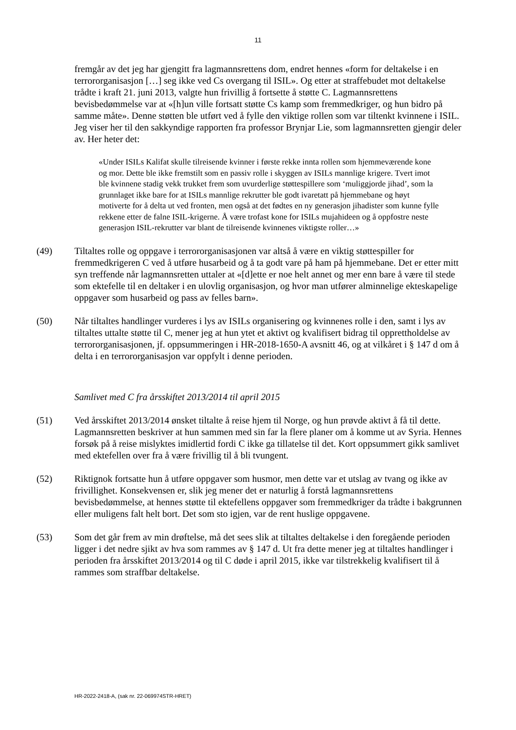11
fremgår av det jeg har gjengitt fra lagmannsrettens dom, endret hennes «form for deltakelse i en terrororganisasjon […] seg ikke ved Cs overgang til ISIL». Og etter at straffebudet mot deltakelse trådte i kraft 21. juni 2013, valgte hun frivillig å fortsette å støtte C. Lagmannsrettens bevisbedømmelse var at «[h]un ville fortsatt støtte Cs kamp som fremmedkriger, og hun bidro på samme måte». Denne støtten ble utført ved å fylle den viktige rollen som var tiltenkt kvinnene i ISIL. Jeg viser her til den sakkyndige rapporten fra professor Brynjar Lie, som lagmannsretten gjengir deler av. Her heter det:
«Under ISILs Kalifat skulle tilreisende kvinner i første rekke innta rollen som hjemmeværende kone og mor. Dette ble ikke fremstilt som en passiv rolle i skyggen av ISILs mannlige krigere. Tvert imot ble kvinnene stadig vekk trukket frem som uvurderlige støttespillere som ‘muliggjorde jihad’, som la grunnlaget ikke bare for at ISILs mannlige rekrutter ble godt ivaretatt på hjemmebane og høyt motiverte for å delta ut ved fronten, men også at det fødtes en ny generasjon jihadister som kunne fylle rekkene etter de falne ISIL-krigerne. Å være trofast kone for ISILs mujahideen og å oppfostre neste generasjon ISIL-rekrutter var blant de tilreisende kvinnenes viktigste roller…»
(49) Tiltaltes rolle og oppgave i terrororganisasjonen var altså å være en viktig støttespiller for fremmedkrigeren C ved å utføre husarbeid og å ta godt vare på ham på hjemmebane. Det er etter mitt syn treffende når lagmannsretten uttaler at «[d]ette er noe helt annet og mer enn bare å være til stede som ektefelle til en deltaker i en ulovlig organisasjon, og hvor man utfører alminnelige ekteskapelige oppgaver som husarbeid og pass av felles barn».
(50) Når tiltaltes handlinger vurderes i lys av ISILs organisering og kvinnenes rolle i den, samt i lys av tiltaltes uttalte støtte til C, mener jeg at hun ytet et aktivt og kvalifisert bidrag til opprettholdelse av terrororganisasjonen, jf. oppsummeringen i HR-2018-1650-A avsnitt 46, og at vilkåret i § 147 d om å delta i en terrororganisasjon var oppfylt i denne perioden.
Samlivet med C fra årsskiftet 2013/2014 til april 2015
(51) Ved årsskiftet 2013/2014 ønsket tiltalte å reise hjem til Norge, og hun prøvde aktivt å få til dette. Lagmannsretten beskriver at hun sammen med sin far la flere planer om å komme ut av Syria. Hennes forsøk på å reise mislyktes imidlertid fordi C ikke ga tillatelse til det. Kort oppsummert gikk samlivet med ektefellen over fra å være frivillig til å bli tvungent.
(52) Riktignok fortsatte hun å utføre oppgaver som husmor, men dette var et utslag av tvang og ikke av frivillighet. Konsekvensen er, slik jeg mener det er naturlig å forstå lagmannsrettens bevisbedømmelse, at hennes støtte til ektefellens oppgaver som fremmedkriger da trådte i bakgrunnen eller muligens falt helt bort. Det som sto igjen, var de rent huslige oppgavene.
(53) Som det går frem av min drøftelse, må det sees slik at tiltaltes deltakelse i den foregående perioden ligger i det nedre sjikt av hva som rammes av § 147 d. Ut fra dette mener jeg at tiltaltes handlinger i perioden fra årsskiftet 2013/2014 og til C døde i april 2015, ikke var tilstrekkelig kvalifisert til å rammes som straffbar deltakelse.
HR-2022-2418-A, (sak nr. 22-069974STR-HRET)